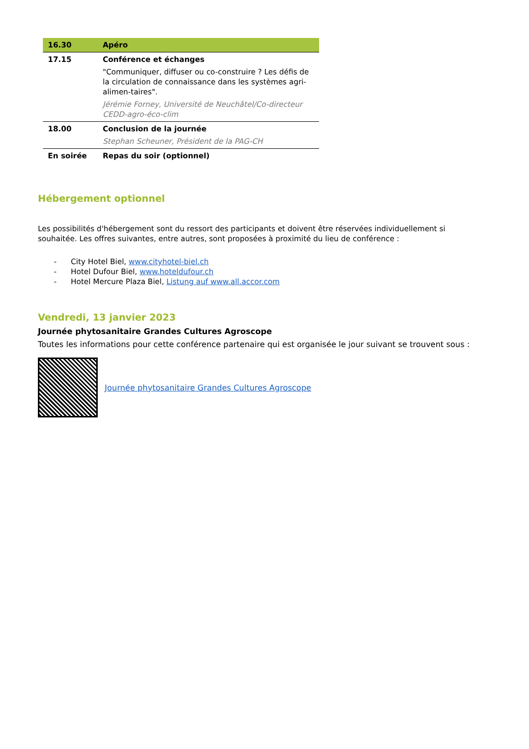| 16.30 | Apéro |
| 17.15 | Conférence et échanges "Communiquer, diffuser ou co-construire ? Les défis de la circulation de connaissance dans les systèmes agri-alimen-taires". Jérémie Forney, Université de Neuchâtel/Co-directeur CEDD-agro-éco-clim |
| 18.00 | Conclusion de la journée Stephan Scheuner, Président de la PAG-CH |
| En soirée | Repas du soir (optionnel) |
Hébergement optionnel
Les possibilités d'hébergement sont du ressort des participants et doivent être réservées individuellement si souhaitée. Les offres suivantes, entre autres, sont proposées à proximité du lieu de conférence :
- City Hotel Biel, www.cityhotel-biel.ch
- Hotel Dufour Biel, www.hoteldufour.ch
- Hotel Mercure Plaza Biel, Listung auf www.all.accor.com
Vendredi, 13 janvier 2023
Journée phytosanitaire Grandes Cultures Agroscope
Toutes les informations pour cette conférence partenaire qui est organisée le jour suivant se trouvent sous :
Journée phytosanitaire Grandes Cultures Agroscope